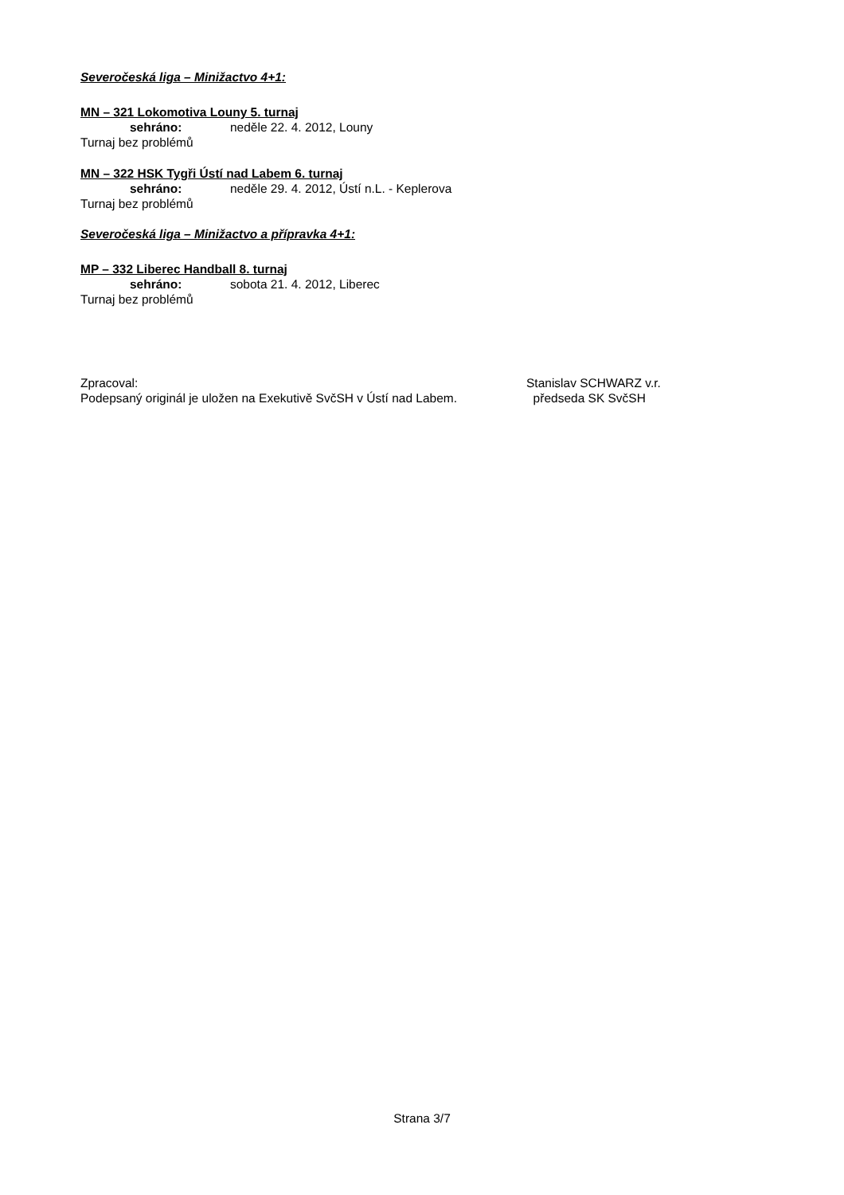Severočeská liga – Minižactvo 4+1:
MN – 321 Lokomotiva Louny 5. turnaj
sehráno: neděle 22. 4. 2012, Louny
Turnaj bez problémů
MN – 322 HSK Tygři Ústí nad Labem 6. turnaj
sehráno: neděle 29. 4. 2012, Ústí n.L. - Keplerova
Turnaj bez problémů
Severočeská liga – Minižactvo a přípravka 4+1:
MP – 332 Liberec Handball 8. turnaj
sehráno: sobota 21. 4. 2012, Liberec
Turnaj bez problémů
Zpracoval:
Podepsaný originál je uložen na Exekutivě SvčSH v Ústí nad Labem.
Stanislav SCHWARZ v.r.
předseda SK SvčSH
Strana 3/7